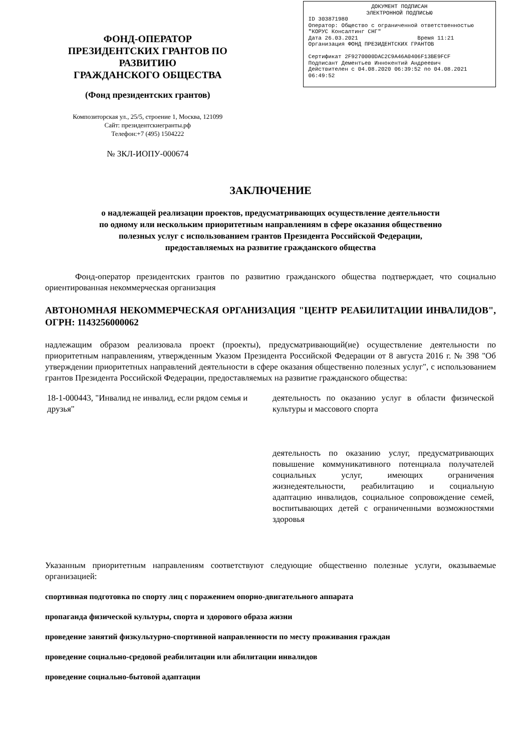ФОНД-ОПЕРАТОР
ПРЕЗИДЕНТСКИХ ГРАНТОВ ПО РАЗВИТИЮ
ГРАЖДАНСКОГО ОБЩЕСТВА
(Фонд президентских грантов)
Композиторская ул., 25/5, строение 1, Москва, 121099
Сайт: президентскиегранты.рф
Телефон:+7 (495) 1504222
№ ЗКЛ-ИОПУ-000674
ДОКУМЕНТ ПОДПИСАН
ЭЛЕКТРОННОЙ ПОДПИСЬЮ
ID 303871980
Оператор: Общество с ограниченной ответственностью "КОРУС Консалтинг СНГ"
Дата 26.03.2021 Время 11:21
Организация ФОНД ПРЕЗИДЕНТСКИХ ГРАНТОВ
Сертификат 2F9270000DAC2C9A46A0406F13BE9FCF
Подписант Дементьев Иннокентий Андреевич
Действителен с 04.08.2020 06:39:52 по 04.08.2021 06:49:52
ЗАКЛЮЧЕНИЕ
о надлежащей реализации проектов, предусматривающих осуществление деятельности
по одному или нескольким приоритетным направлениям в сфере оказания общественно
полезных услуг с использованием грантов Президента Российской Федерации,
предоставляемых на развитие гражданского общества
Фонд-оператор президентских грантов по развитию гражданского общества подтверждает, что социально ориентированная некоммерческая организация
АВТОНОМНАЯ НЕКОММЕРЧЕСКАЯ ОРГАНИЗАЦИЯ "ЦЕНТР РЕАБИЛИТАЦИИ ИНВАЛИДОВ", ОГРН: 1143256000062
надлежащим образом реализовала проект (проекты), предусматривающий(ие) осуществление деятельности по приоритетным направлениям, утвержденным Указом Президента Российской Федерации от 8 августа 2016 г. № 398 "Об утверждении приоритетных направлений деятельности в сфере оказания общественно полезных услуг", с использованием грантов Президента Российской Федерации, предоставляемых на развитие гражданского общества:
| 18-1-000443, "Инвалид не инвалид, если рядом семья и друзья" | деятельность по оказанию услуг в области физической культуры и массового спорта деятельность по оказанию услуг, предусматривающих повышение коммуникативного потенциала получателей социальных услуг, имеющих ограничения жизнедеятельности, реабилитацию и социальную адаптацию инвалидов, социальное сопровождение семей, воспитывающих детей с ограниченными возможностями здоровья |
Указанным приоритетным направлениям соответствуют следующие общественно полезные услуги, оказываемые организацией:
спортивная подготовка по спорту лиц с поражением опорно-двигательного аппарата
пропаганда физической культуры, спорта и здорового образа жизни
проведение занятий физкультурно-спортивной направленности по месту проживания граждан
проведение социально-средовой реабилитации или абилитации инвалидов
проведение социально-бытовой адаптации